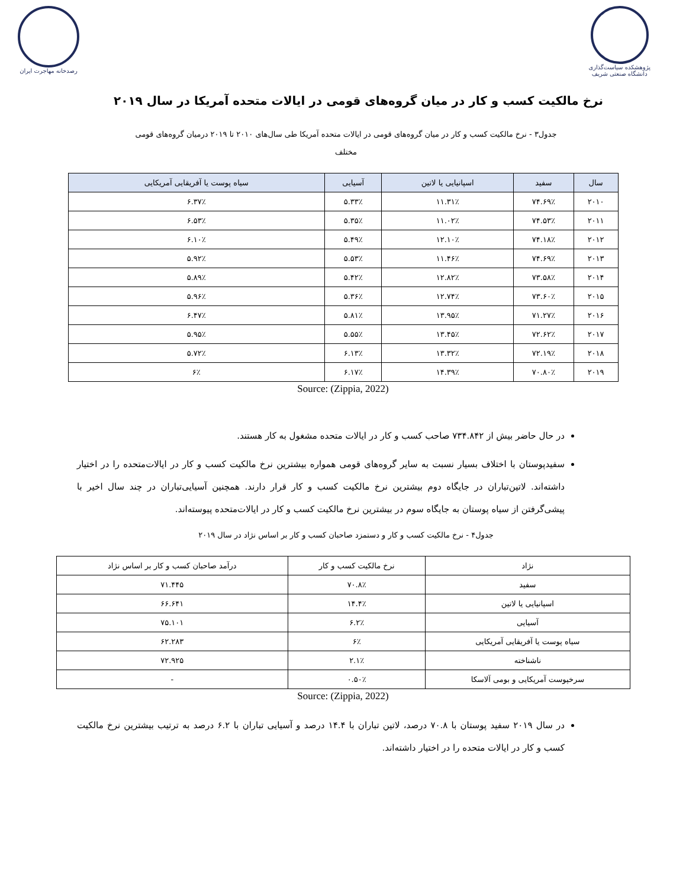پژوهشکده سیاست‌گذاری
دانشگاه صنعتی شریف
رصدخانه مهاجرت ایران
نرخ مالکیت کسب و کار در میان گروه‌های قومی در ایالات متحده آمریکا در سال ۲۰۱۹
جدول۳ - نرخ مالکیت کسب و کار در میان گروه‌های قومی در ایالات متحده آمریکا طی سال‌های ۲۰۱۰ تا ۲۰۱۹ درمیان گروه‌های قومی مختلف
| سال | سفید | اسپانیایی یا لاتین | آسیایی | سیاه پوست یا آفریقایی آمریکایی |
| --- | --- | --- | --- | --- |
| ۲۰۱۰ | ۷۴.۶۹٪ | ۱۱.۳۱٪ | ۵.۳۳٪ | ۶.۳۷٪ |
| ۲۰۱۱ | ۷۴.۵۳٪ | ۱۱.۰۲٪ | ۵.۳۵٪ | ۶.۵۳٪ |
| ۲۰۱۲ | ۷۴.۱۸٪ | ۱۲.۱۰٪ | ۵.۴۹٪ | ۶.۱۰٪ |
| ۲۰۱۳ | ۷۴.۶۹٪ | ۱۱.۴۶٪ | ۵.۵۳٪ | ۵.۹۲٪ |
| ۲۰۱۴ | ۷۳.۵۸٪ | ۱۲.۸۲٪ | ۵.۴۲٪ | ۵.۸۹٪ |
| ۲۰۱۵ | ۷۳.۶۰٪ | ۱۲.۷۴٪ | ۵.۳۶٪ | ۵.۹۶٪ |
| ۲۰۱۶ | ۷۱.۲۷٪ | ۱۳.۹۵٪ | ۵.۸۱٪ | ۶.۴۷٪ |
| ۲۰۱۷ | ۷۲.۶۲٪ | ۱۳.۴۵٪ | ۵.۵۵٪ | ۵.۹۵٪ |
| ۲۰۱۸ | ۷۲.۱۹٪ | ۱۳.۳۲٪ | ۶.۱۳٪ | ۵.۷۲٪ |
| ۲۰۱۹ | ۷۰.۸۰٪ | ۱۴.۳۹٪ | ۶.۱۷٪ | ۶٪ |
Source: (Zippia, 2022)
در حال حاضر بیش از ۷۳۴.۸۴۲ صاحب کسب و کار در ایالات متحده مشغول به کار هستند.
سفیدپوستان با اختلاف بسیار نسبت به سایر گروه‌های قومی همواره بیشترین نرخ مالکیت کسب و کار در ایالات‌متحده را در اختیار داشته‌اند. لاتین‌تباران در جایگاه دوم بیشترین نرخ مالکیت کسب و کار قرار دارند. همچنین آسیایی‌تباران در چند سال اخیر با پیشی‌گرفتن از سیاه پوستان به جایگاه سوم در بیشترین نرخ مالکیت کسب و کار در ایالات‌متحده پیوسته‌اند.
جدول۴ - نرخ مالکیت کسب و کار و دستمزد صاحبان کسب و کار بر اساس نژاد در سال ۲۰۱۹
| نژاد | نرخ مالکیت کسب و کار | درآمد صاحبان کسب و کار بر اساس نژاد |
| سفید | ۷۰.۸٪ | ۷۱.۴۴۵ |
| اسپانیایی یا لاتین | ۱۴.۴٪ | ۶۶.۶۴۱ |
| آسیایی | ۶.۲٪ | ۷۵.۱۰۱ |
| سیاه پوست یا آفریقایی آمریکایی | ۶٪ | ۶۲.۲۸۳ |
| ناشناخته | ۲.۱٪ | ۷۲.۹۲۵ |
| سرخپوست آمریکایی و بومی آلاسکا | ۰.۵۰٪ | - |
Source: (Zippia, 2022)
در سال ۲۰۱۹ سفید پوستان با ۷۰.۸ درصد، لاتین تباران با ۱۴.۴ درصد و آسیایی تباران با ۶.۲ درصد به ترتیب بیشترین نرخ مالکیت کسب و کار در ایالات متحده را در اختیار داشته‌اند.